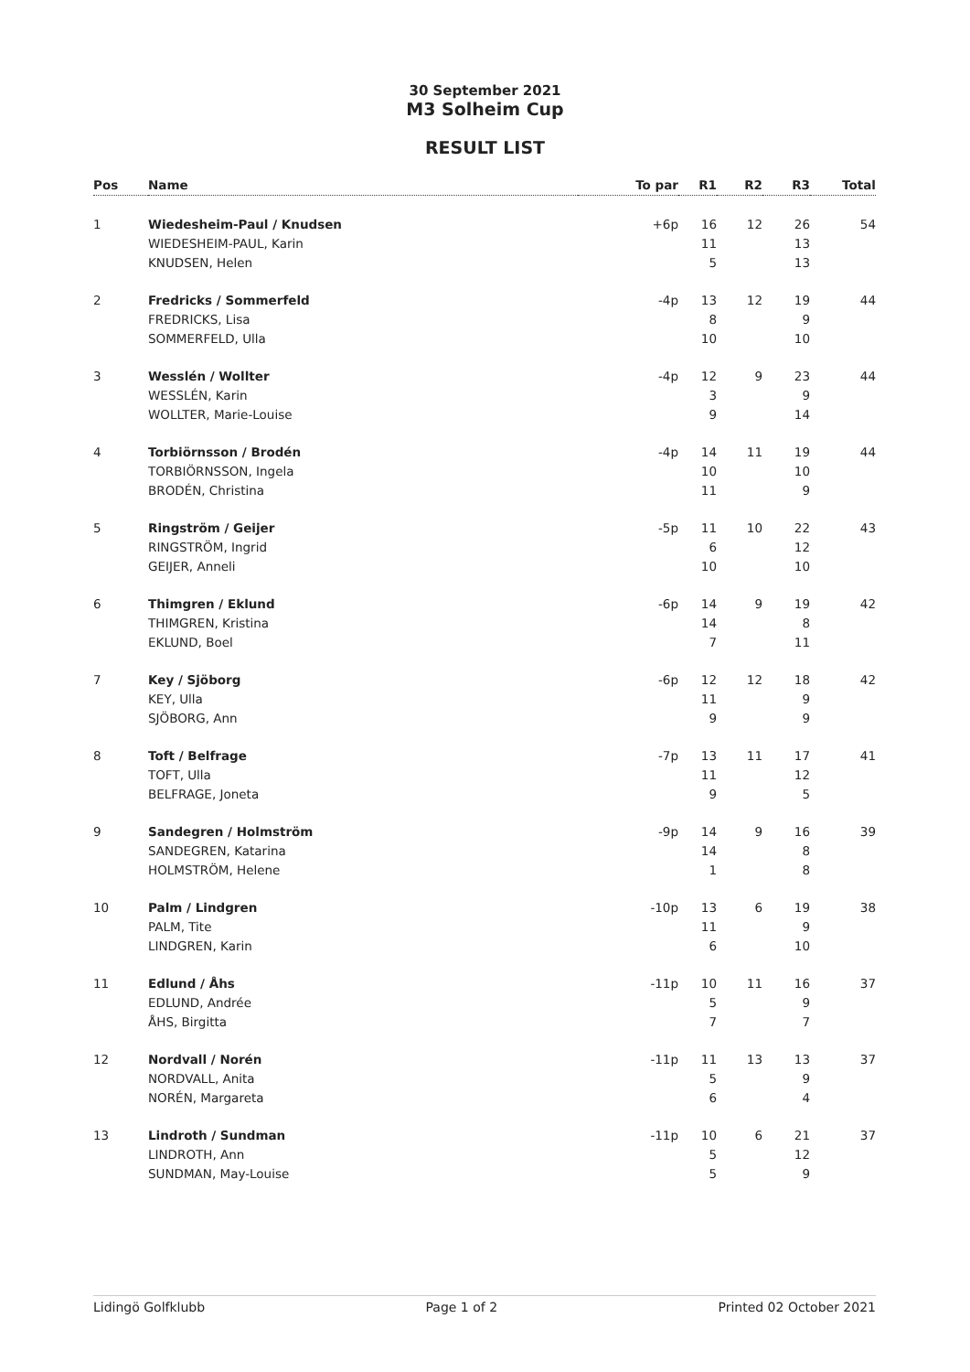30 September 2021
M3 Solheim Cup
RESULT LIST
| Pos | Name | To par | R1 | R2 | R3 | Total |
| --- | --- | --- | --- | --- | --- | --- |
| 1 | Wiedesheim-Paul / Knudsen | +6p | 16 | 12 | 26 | 54 |
| | WIEDESHEIM-PAUL, Karin | | 11 | | 13 | |
| | KNUDSEN, Helen | | 5 | | 13 | |
| 2 | Fredricks / Sommerfeld | -4p | 13 | 12 | 19 | 44 |
| | FREDRICKS, Lisa | | 8 | | 9 | |
| | SOMMERFELD, Ulla | | 10 | | 10 | |
| 3 | Wesslén / Wollter | -4p | 12 | 9 | 23 | 44 |
| | WESSLÉN, Karin | | 3 | | 9 | |
| | WOLLTER, Marie-Louise | | 9 | | 14 | |
| 4 | Torbiörnsson / Brodén | -4p | 14 | 11 | 19 | 44 |
| | TORBIÖRNSSON, Ingela | | 10 | | 10 | |
| | BRODÉN, Christina | | 11 | | 9 | |
| 5 | Ringström / Geijer | -5p | 11 | 10 | 22 | 43 |
| | RINGSTRÖM, Ingrid | | 6 | | 12 | |
| | GEIJER, Anneli | | 10 | | 10 | |
| 6 | Thimgren / Eklund | -6p | 14 | 9 | 19 | 42 |
| | THIMGREN, Kristina | | 14 | | 8 | |
| | EKLUND, Boel | | 7 | | 11 | |
| 7 | Key / Sjöborg | -6p | 12 | 12 | 18 | 42 |
| | KEY, Ulla | | 11 | | 9 | |
| | SJÖBORG, Ann | | 9 | | 9 | |
| 8 | Toft / Belfrage | -7p | 13 | 11 | 17 | 41 |
| | TOFT, Ulla | | 11 | | 12 | |
| | BELFRAGE, Joneta | | 9 | | 5 | |
| 9 | Sandegren / Holmström | -9p | 14 | 9 | 16 | 39 |
| | SANDEGREN, Katarina | | 14 | | 8 | |
| | HOLMSTRÖM, Helene | | 1 | | 8 | |
| 10 | Palm / Lindgren | -10p | 13 | 6 | 19 | 38 |
| | PALM, Tite | | 11 | | 9 | |
| | LINDGREN, Karin | | 6 | | 10 | |
| 11 | Edlund / Åhs | -11p | 10 | 11 | 16 | 37 |
| | EDLUND, Andrée | | 5 | | 9 | |
| | ÅHS, Birgitta | | 7 | | 7 | |
| 12 | Nordvall / Norén | -11p | 11 | 13 | 13 | 37 |
| | NORDVALL, Anita | | 5 | | 9 | |
| | NORÉN, Margareta | | 6 | | 4 | |
| 13 | Lindroth / Sundman | -11p | 10 | 6 | 21 | 37 |
| | LINDROTH, Ann | | 5 | | 12 | |
| | SUNDMAN, May-Louise | | 5 | | 9 | |
Lidingö Golfklubb Page 1 of 2 Printed 02 October 2021